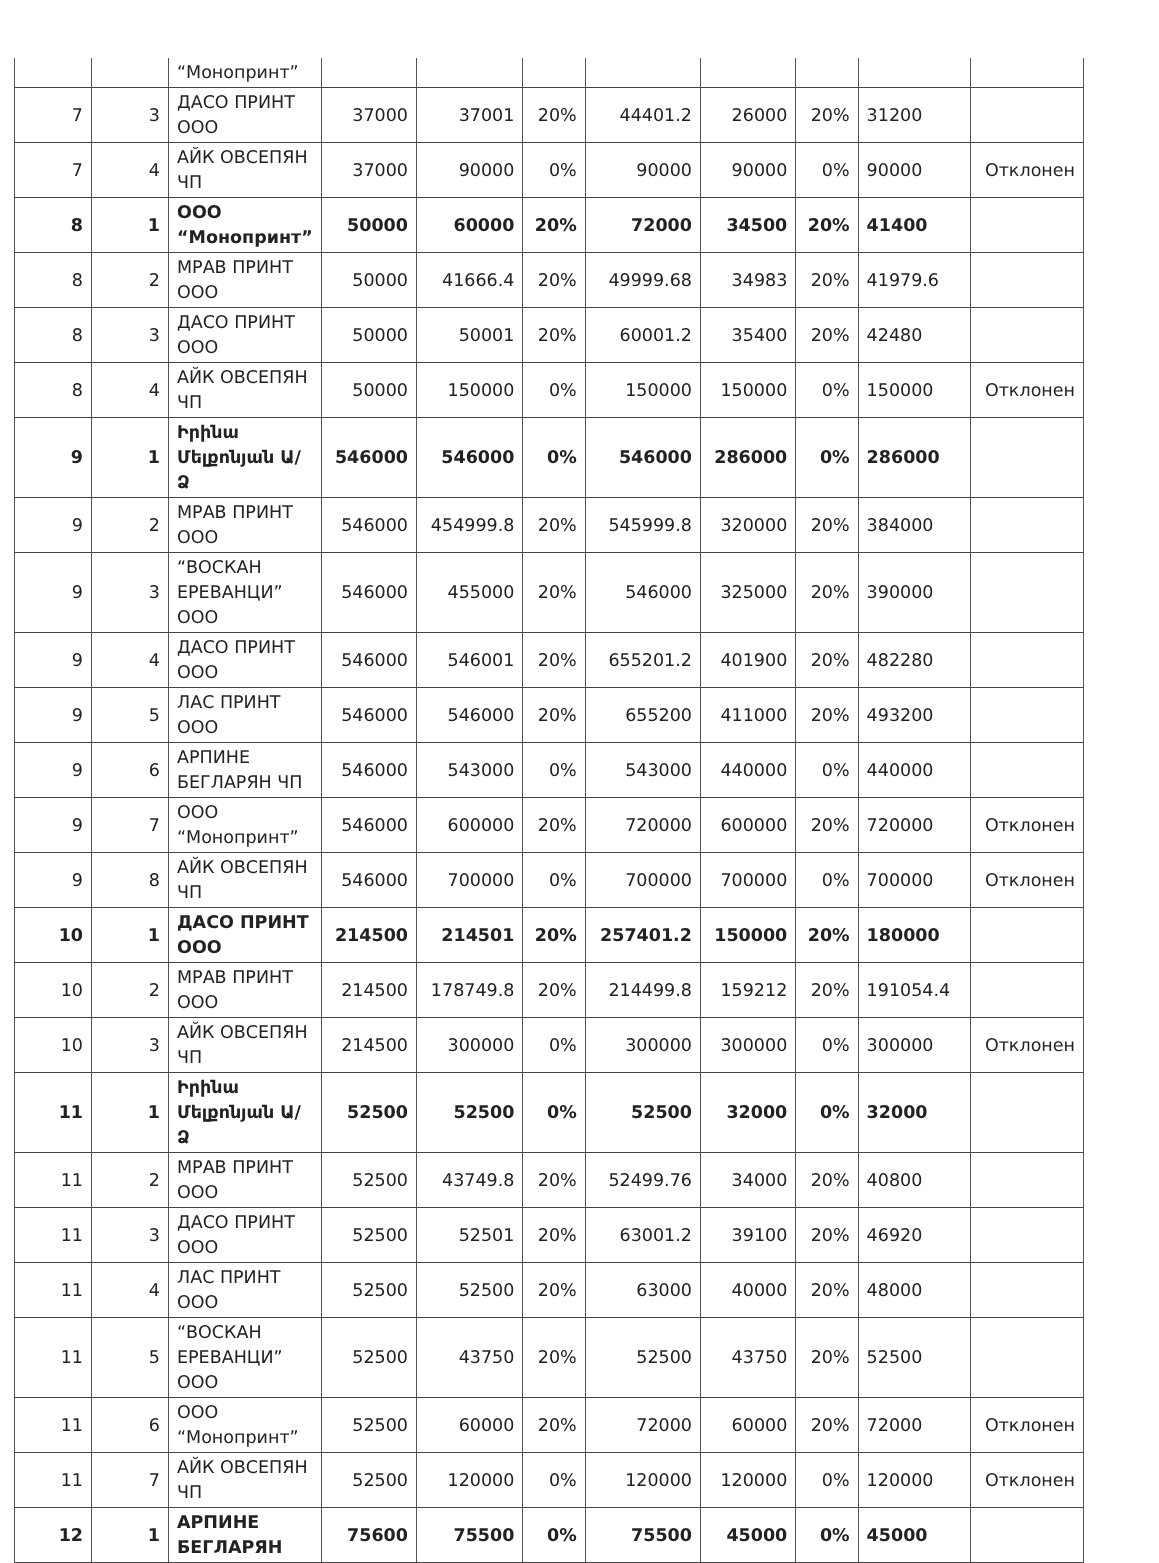| | | “Монопринт” | | | | | | | | |
| 7 | 3 | ДАСО ПРИНТ ООО | 37000 | 37001 | 20% | 44401.2 | 26000 | 20% | 31200 | |
| 7 | 4 | АЙК ОВСЕПЯН ЧП | 37000 | 90000 | 0% | 90000 | 90000 | 0% | 90000 | Отклонен |
| 8 | 1 | ООО “Монопринт” | 50000 | 60000 | 20% | 72000 | 34500 | 20% | 41400 | |
| 8 | 2 | МРАВ ПРИНТ ООО | 50000 | 41666.4 | 20% | 49999.68 | 34983 | 20% | 41979.6 | |
| 8 | 3 | ДАСО ПРИНТ ООО | 50000 | 50001 | 20% | 60001.2 | 35400 | 20% | 42480 | |
| 8 | 4 | АЙК ОВСЕПЯН ЧП | 50000 | 150000 | 0% | 150000 | 150000 | 0% | 150000 | Отклонен |
| 9 | 1 | Իրինա Մելքոնյան Ա/Ձ | 546000 | 546000 | 0% | 546000 | 286000 | 0% | 286000 | |
| 9 | 2 | МРАВ ПРИНТ ООО | 546000 | 454999.8 | 20% | 545999.8 | 320000 | 20% | 384000 | |
| 9 | 3 | “ВОСКАН ЕРЕВАНЦИ” ООО | 546000 | 455000 | 20% | 546000 | 325000 | 20% | 390000 | |
| 9 | 4 | ДАСО ПРИНТ ООО | 546000 | 546001 | 20% | 655201.2 | 401900 | 20% | 482280 | |
| 9 | 5 | ЛАС ПРИНТ ООО | 546000 | 546000 | 20% | 655200 | 411000 | 20% | 493200 | |
| 9 | 6 | АРПИНЕ БЕГЛАРЯН ЧП | 546000 | 543000 | 0% | 543000 | 440000 | 0% | 440000 | |
| 9 | 7 | ООО “Монопринт” | 546000 | 600000 | 20% | 720000 | 600000 | 20% | 720000 | Отклонен |
| 9 | 8 | АЙК ОВСЕПЯН ЧП | 546000 | 700000 | 0% | 700000 | 700000 | 0% | 700000 | Отклонен |
| 10 | 1 | ДАСО ПРИНТ ООО | 214500 | 214501 | 20% | 257401.2 | 150000 | 20% | 180000 | |
| 10 | 2 | МРАВ ПРИНТ ООО | 214500 | 178749.8 | 20% | 214499.8 | 159212 | 20% | 191054.4 | |
| 10 | 3 | АЙК ОВСЕПЯН ЧП | 214500 | 300000 | 0% | 300000 | 300000 | 0% | 300000 | Отклонен |
| 11 | 1 | Իրինա Մելքոնյան Ա/Ձ | 52500 | 52500 | 0% | 52500 | 32000 | 0% | 32000 | |
| 11 | 2 | МРАВ ПРИНТ ООО | 52500 | 43749.8 | 20% | 52499.76 | 34000 | 20% | 40800 | |
| 11 | 3 | ДАСО ПРИНТ ООО | 52500 | 52501 | 20% | 63001.2 | 39100 | 20% | 46920 | |
| 11 | 4 | ЛАС ПРИНТ ООО | 52500 | 52500 | 20% | 63000 | 40000 | 20% | 48000 | |
| 11 | 5 | “ВОСКАН ЕРЕВАНЦИ” ООО | 52500 | 43750 | 20% | 52500 | 43750 | 20% | 52500 | |
| 11 | 6 | ООО “Монопринт” | 52500 | 60000 | 20% | 72000 | 60000 | 20% | 72000 | Отклонен |
| 11 | 7 | АЙК ОВСЕПЯН ЧП | 52500 | 120000 | 0% | 120000 | 120000 | 0% | 120000 | Отклонен |
| 12 | 1 | АРПИНЕ БЕГЛАРЯН | 75600 | 75500 | 0% | 75500 | 45000 | 0% | 45000 | |